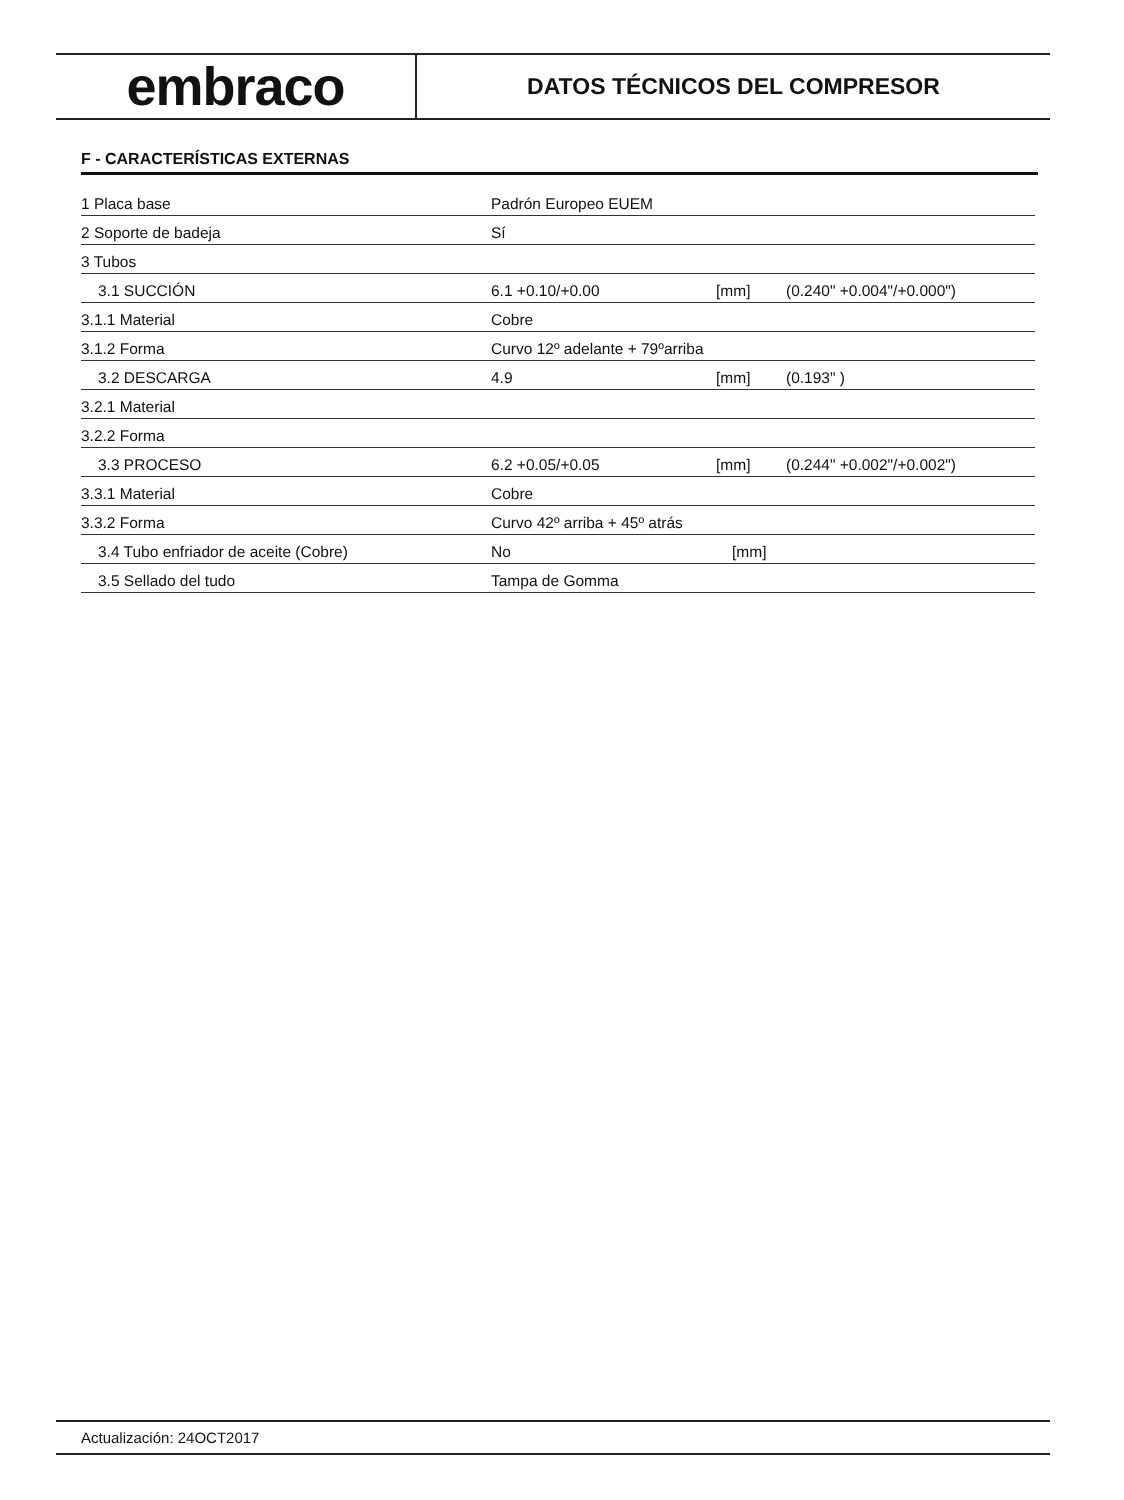embraco
DATOS TÉCNICOS DEL COMPRESOR
F - CARACTERÍSTICAS EXTERNAS
| 1 Placa base | Padrón Europeo EUEM | | |
| 2 Soporte de badeja | Sí | | |
| 3 Tubos | | | |
| 3.1 SUCCIÓN | 6.1 +0.10/+0.00 | [mm] | (0.240" +0.004"/+0.000") |
| 3.1.1 Material | Cobre | | |
| 3.1.2 Forma | Curvo 12º adelante + 79ºarriba | | |
| 3.2 DESCARGA | 4.9 | [mm] | (0.193" ) |
| 3.2.1 Material | | | |
| 3.2.2 Forma | | | |
| 3.3 PROCESO | 6.2 +0.05/+0.05 | [mm] | (0.244" +0.002"/+0.002") |
| 3.3.1 Material | Cobre | | |
| 3.3.2 Forma | Curvo 42º arriba + 45º atrás | | |
| 3.4 Tubo enfriador de aceite (Cobre) | No | [mm] | |
| 3.5 Sellado del tudo | Tampa de Gomma | | |
Actualización: 24OCT2017